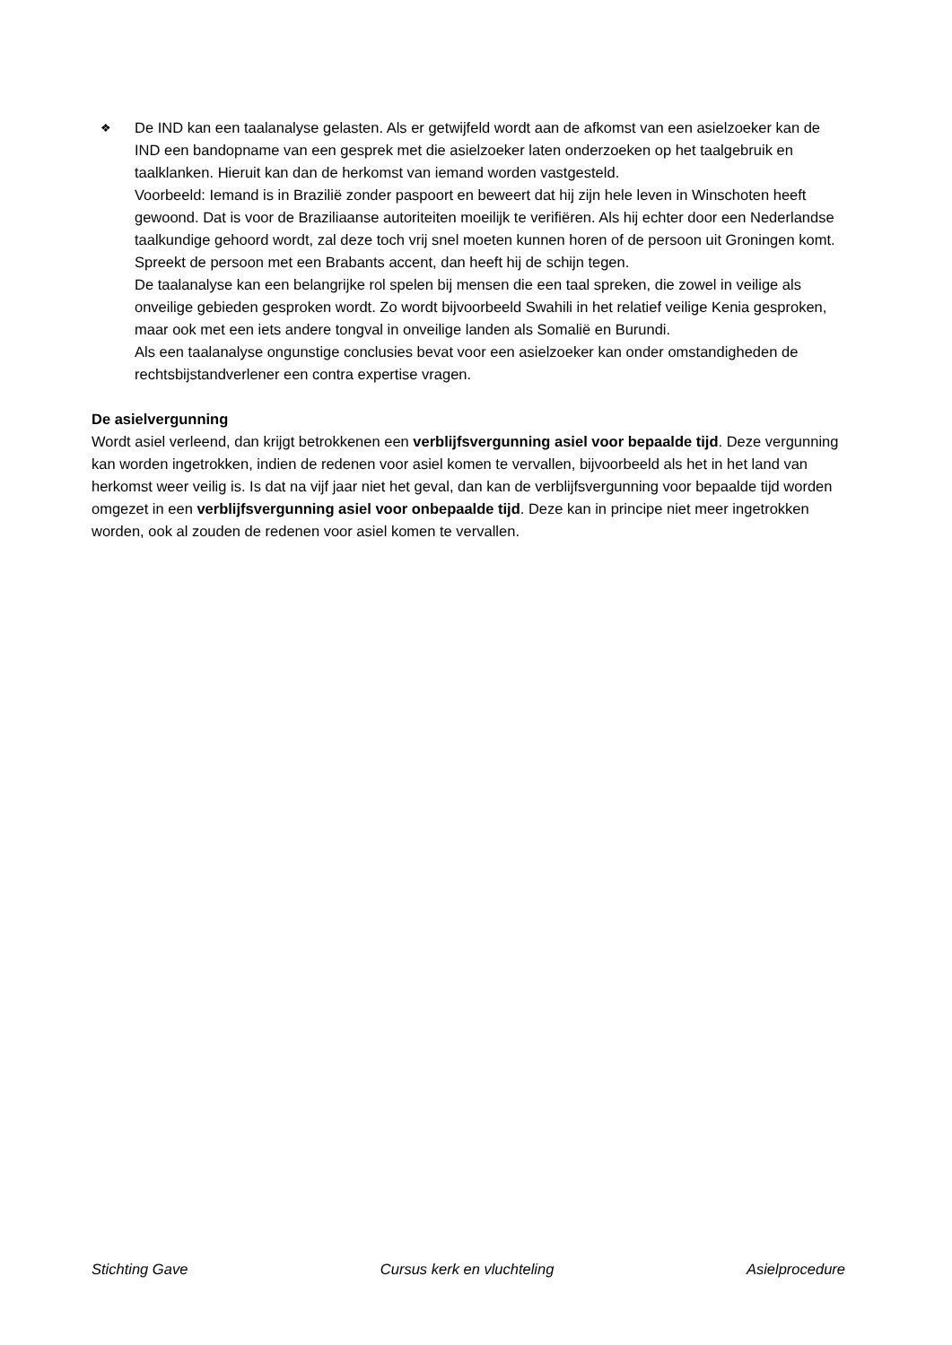❖
De IND kan een taalanalyse gelasten. Als er getwijfeld wordt aan de afkomst van een asielzoeker kan de IND een bandopname van een gesprek met die asielzoeker laten onderzoeken op het taalgebruik en taalklanken. Hieruit kan dan de herkomst van iemand worden vastgesteld.
Voorbeeld: Iemand is in Brazilië zonder paspoort en beweert dat hij zijn hele leven in Winschoten heeft gewoond. Dat is voor de Braziliaanse autoriteiten moeilijk te verifiëren. Als hij echter door een Nederlandse taalkundige gehoord wordt, zal deze toch vrij snel moeten kunnen horen of de persoon uit Groningen komt. Spreekt de persoon met een Brabants accent, dan heeft hij de schijn tegen.
De taalanalyse kan een belangrijke rol spelen bij mensen die een taal spreken, die zowel in veilige als onveilige gebieden gesproken wordt. Zo wordt bijvoorbeeld Swahili in het relatief veilige Kenia gesproken, maar ook met een iets andere tongval in onveilige landen als Somalië en Burundi.
Als een taalanalyse ongunstige conclusies bevat voor een asielzoeker kan onder omstandigheden de rechtsbijstandverlener een contra expertise vragen.
De asielvergunning
Wordt asiel verleend, dan krijgt betrokkenen een verblijfsvergunning asiel voor bepaalde tijd. Deze vergunning kan worden ingetrokken, indien de redenen voor asiel komen te vervallen, bijvoorbeeld als het in het land van herkomst weer veilig is. Is dat na vijf jaar niet het geval, dan kan de verblijfsvergunning voor bepaalde tijd worden omgezet in een verblijfsvergunning asiel voor onbepaalde tijd. Deze kan in principe niet meer ingetrokken worden, ook al zouden de redenen voor asiel komen te vervallen.
Stichting Gave Cursus kerk en vluchteling Asielprocedure